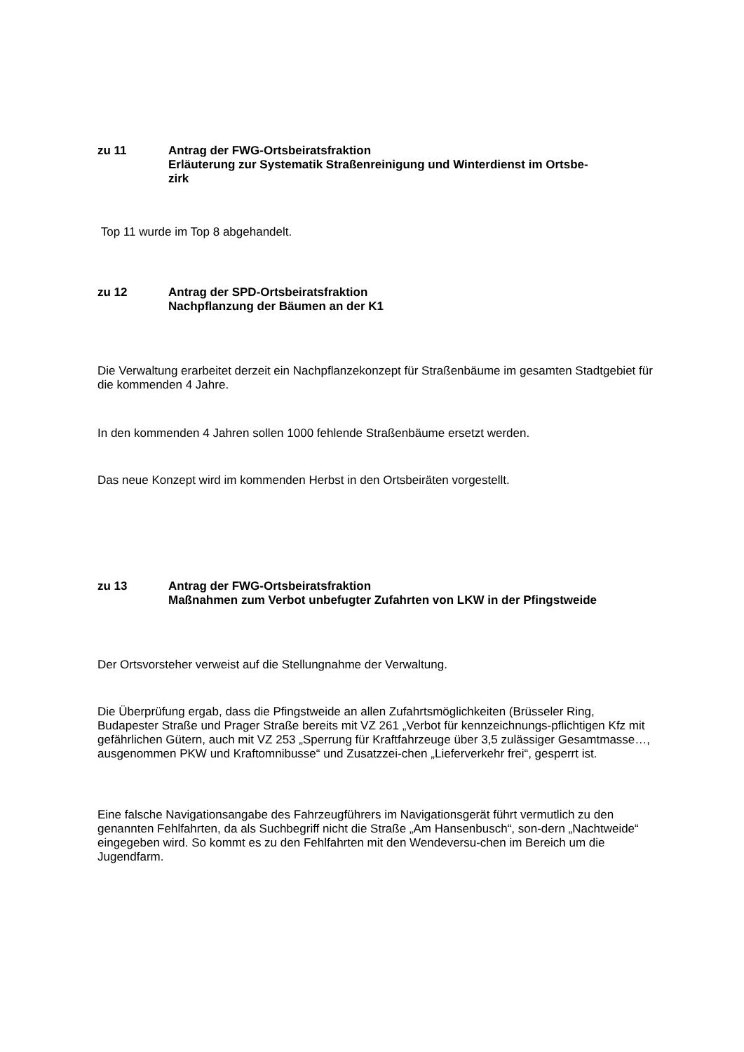zu 11 Antrag der FWG-Ortsbeiratsfraktion
Erläuterung zur Systematik Straßenreinigung und Winterdienst im Ortsbe-
zirk
Top 11 wurde im Top 8 abgehandelt.
zu 12 Antrag der SPD-Ortsbeiratsfraktion
Nachpflanzung der Bäumen an der K1
Die Verwaltung erarbeitet derzeit ein Nachpflanzekonzept für Straßenbäume im gesamten Stadtgebiet für die kommenden 4 Jahre.
In den kommenden 4 Jahren sollen 1000 fehlende Straßenbäume ersetzt werden.
Das neue Konzept wird im kommenden Herbst in den Ortsbeiräten vorgestellt.
zu 13 Antrag der FWG-Ortsbeiratsfraktion
Maßnahmen zum Verbot unbefugter Zufahrten von LKW in der Pfingstweide
Der Ortsvorsteher verweist auf die Stellungnahme der Verwaltung.
Die Überprüfung ergab, dass die Pfingstweide an allen Zufahrtsmöglichkeiten (Brüsseler Ring, Budapester Straße und Prager Straße bereits mit VZ 261 „Verbot für kennzeichnungs-pflichtigen Kfz mit gefährlichen Gütern, auch mit VZ 253 „Sperrung für Kraftfahrzeuge über 3,5 zulässiger Gesamtmasse…, ausgenommen PKW und Kraftomnibusse“ und Zusatzzei-chen „Lieferverkehr frei“, gesperrt ist.
Eine falsche Navigationsangabe des Fahrzeugführers im Navigationsgerät führt vermutlich zu den genannten Fehlfahrten, da als Suchbegriff nicht die Straße „Am Hansenbusch“, son-dern „Nachtweide“ eingegeben wird. So kommt es zu den Fehlfahrten mit den Wendeversu-chen im Bereich um die Jugendfarm.